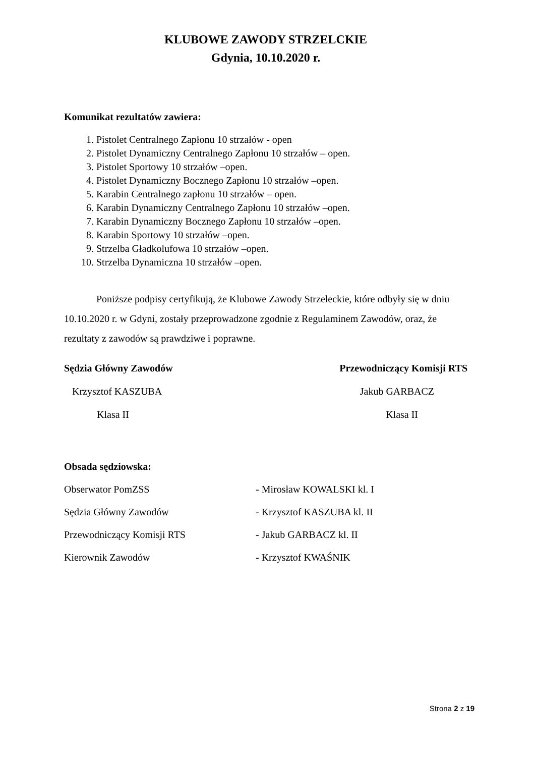KLUBOWE ZAWODY STRZELCKIE
Gdynia, 10.10.2020 r.
Komunikat rezultatów zawiera:
1. Pistolet Centralnego Zapłonu 10 strzałów - open
2. Pistolet Dynamiczny Centralnego Zapłonu 10 strzałów – open.
3. Pistolet Sportowy 10 strzałów –open.
4. Pistolet Dynamiczny Bocznego Zapłonu 10 strzałów –open.
5. Karabin Centralnego zapłonu 10 strzałów – open.
6. Karabin Dynamiczny Centralnego Zapłonu 10 strzałów –open.
7. Karabin Dynamiczny Bocznego Zapłonu 10 strzałów –open.
8. Karabin Sportowy 10 strzałów –open.
9. Strzelba Gładkolufowa 10 strzałów –open.
10. Strzelba Dynamiczna 10 strzałów –open.
Poniższe podpisy certyfikują, że Klubowe Zawody Strzeleckie, które odbyły się w dniu 10.10.2020 r. w Gdyni, zostały przeprowadzone zgodnie z Regulaminem Zawodów, oraz, że rezultaty z zawodów są prawdziwe i poprawne.
Sędzia Główny Zawodów Przewodniczący Komisji RTS
Krzysztof KASZUBA Jakub GARBACZ
Klasa II Klasa II
Obsada sędziowska:
Obserwator PomZSS - Mirosław KOWALSKI kl. I
Sędzia Główny Zawodów - Krzysztof KASZUBA kl. II
Przewodniczący Komisji RTS - Jakub GARBACZ kl. II
Kierownik Zawodów - Krzysztof KWAŚNIK
Strona 2 z 19